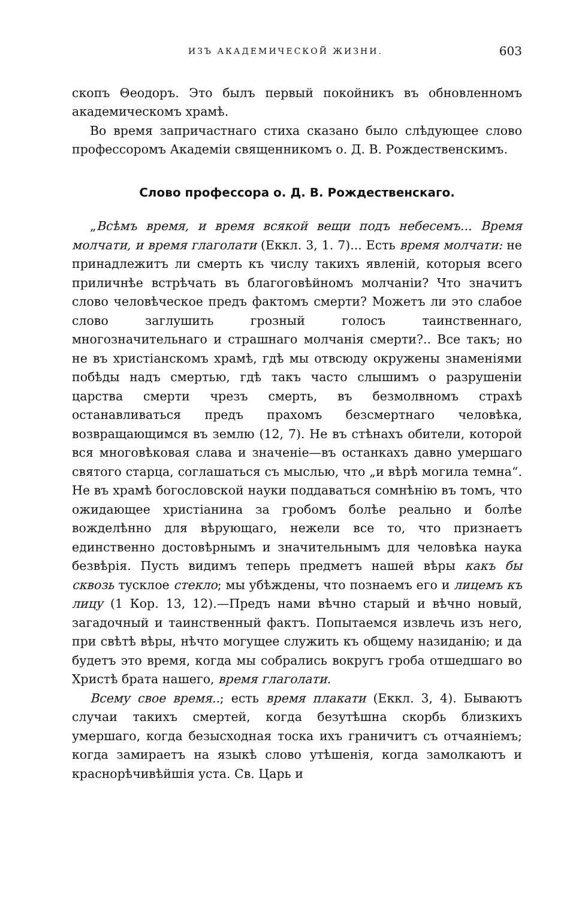ИЗЪ АКАДЕМИЧЕСКОЙ ЖИЗНИ. 603
скопъ Θеодоръ. Это былъ первый покойникъ въ обновленномъ академическомъ храмѣ.
Во время запричастнаго стиха сказано было слѣдующее слово профессоромъ Академіи священникомъ о. Д. В. Рождественскимъ.
Слово профессора о. Д. В. Рождественскаго.
„Всѣмъ время, и время всякой вещи подъ небесемъ... Время молчати, и время глаголати (Еккл. 3, 1. 7)... Есть время молчати: не принадлежитъ ли смерть къ числу такихъ явленій, которыя всего приличнѣе встрѣчать въ благоговѣйномъ молчаніи? Что значитъ слово человѣческое предъ фактомъ смерти? Можетъ ли это слабое слово заглушить грозный голосъ таинственнаго, многозначительнаго и страшнаго молчанія смерти?.. Все такъ; но не въ христіанскомъ храмѣ, гдѣ мы отвсюду окружены знаменіями побѣды надъ смертью, гдѣ такъ часто слышимъ о разрушеніи царства смерти чрезъ смерть, въ безмолвномъ страхѣ останавливаться предъ прахомъ безсмертнаго человѣка, возвращающимся въ землю (12, 7). Не въ стѣнахъ обители, которой вся многовѣковая слава и значеніе—въ останкахъ давно умершаго святого старца, соглашаться съ мыслью, что „и вѣрѣ могила темна“. Не въ храмѣ богословской науки поддаваться сомнѣнію въ томъ, что ожидающее христіанина за гробомъ болѣе реально и болѣе вожделѣнно для вѣрующаго, нежели все то, что признаетъ единственно достовѣрнымъ и значительнымъ для человѣка наука безвѣрія. Пусть видимъ теперь предметъ нашей вѣры какъ бы сквозь тусклое стекло; мы убѣждены, что познаемъ его и лицемъ къ лицу (1 Кор. 13, 12).—Предъ нами вѣчно старый и вѣчно новый, загадочный и таинственный фактъ. Попытаемся извлечь изъ него, при свѣтѣ вѣры, нѣчто могущее служить къ общему назиданію; и да будетъ это время, когда мы собрались вокругъ гроба отшедшаго во Христѣ брата нашего, время глаголати.
Всему свое время..; есть время плакати (Еккл. 3, 4). Бываютъ случаи такихъ смертей, когда безутѣшна скорбь близкихъ умершаго, когда безысходная тоска ихъ граничитъ съ отчаяніемъ; когда замираетъ на языкѣ слово утѣшенія, когда замолкаютъ и краснорѣчивѣйшія уста. Св. Царь и